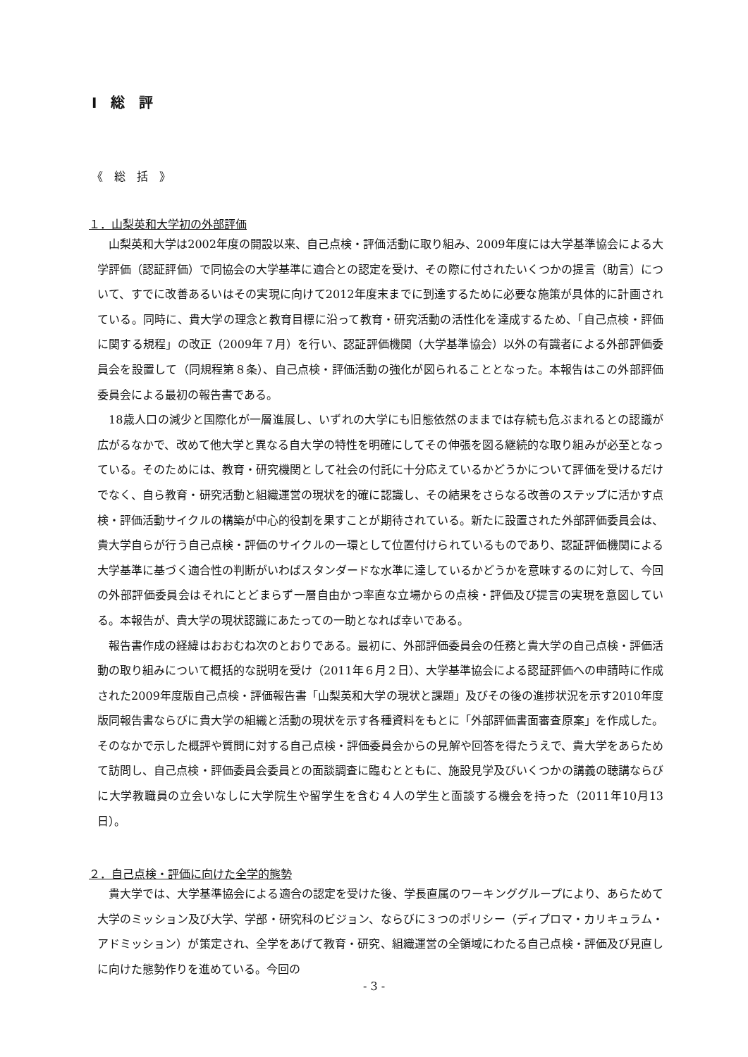Ⅰ　総　評
《　総　括　》
１．山梨英和大学初の外部評価
山梨英和大学は2002年度の開設以来、自己点検・評価活動に取り組み、2009年度には大学基準協会による大学評価（認証評価）で同協会の大学基準に適合との認定を受け、その際に付されたいくつかの提言（助言）について、すでに改善あるいはその実現に向けて2012年度末までに到達するために必要な施策が具体的に計画されている。同時に、貴大学の理念と教育目標に沿って教育・研究活動の活性化を達成するため、「自己点検・評価に関する規程」の改正（2009年７月）を行い、認証評価機関（大学基準協会）以外の有識者による外部評価委員会を設置して（同規程第８条）、自己点検・評価活動の強化が図られることとなった。本報告はこの外部評価委員会による最初の報告書である。
18歳人口の減少と国際化が一層進展し、いずれの大学にも旧態依然のままでは存続も危ぶまれるとの認識が広がるなかで、改めて他大学と異なる自大学の特性を明確にしてその伸張を図る継続的な取り組みが必至となっている。そのためには、教育・研究機関として社会の付託に十分応えているかどうかについて評価を受けるだけでなく、自ら教育・研究活動と組織運営の現状を的確に認識し、その結果をさらなる改善のステップに活かす点検・評価活動サイクルの構築が中心的役割を果すことが期待されている。新たに設置された外部評価委員会は、貴大学自らが行う自己点検・評価のサイクルの一環として位置付けられているものであり、認証評価機関による大学基準に基づく適合性の判断がいわばスタンダードな水準に達しているかどうかを意味するのに対して、今回の外部評価委員会はそれにとどまらず一層自由かつ率直な立場からの点検・評価及び提言の実現を意図している。本報告が、貴大学の現状認識にあたっての一助となれば幸いである。
報告書作成の経緯はおおむね次のとおりである。最初に、外部評価委員会の任務と貴大学の自己点検・評価活動の取り組みについて概括的な説明を受け（2011年６月２日）、大学基準協会による認証評価への申請時に作成された2009年度版自己点検・評価報告書「山梨英和大学の現状と課題」及びその後の進捗状況を示す2010年度版同報告書ならびに貴大学の組織と活動の現状を示す各種資料をもとに「外部評価書面審査原案」を作成した。そのなかで示した概評や質問に対する自己点検・評価委員会からの見解や回答を得たうえで、貴大学をあらためて訪問し、自己点検・評価委員会委員との面談調査に臨むとともに、施設見学及びいくつかの講義の聴講ならびに大学教職員の立会いなしに大学院生や留学生を含む４人の学生と面談する機会を持った（2011年10月13日）。
２．自己点検・評価に向けた全学的態勢
貴大学では、大学基準協会による適合の認定を受けた後、学長直属のワーキンググループにより、あらためて大学のミッション及び大学、学部・研究科のビジョン、ならびに３つのポリシー（ディプロマ・カリキュラム・アドミッション）が策定され、全学をあげて教育・研究、組織運営の全領域にわたる自己点検・評価及び見直しに向けた態勢作りを進めている。今回の
- 3 -